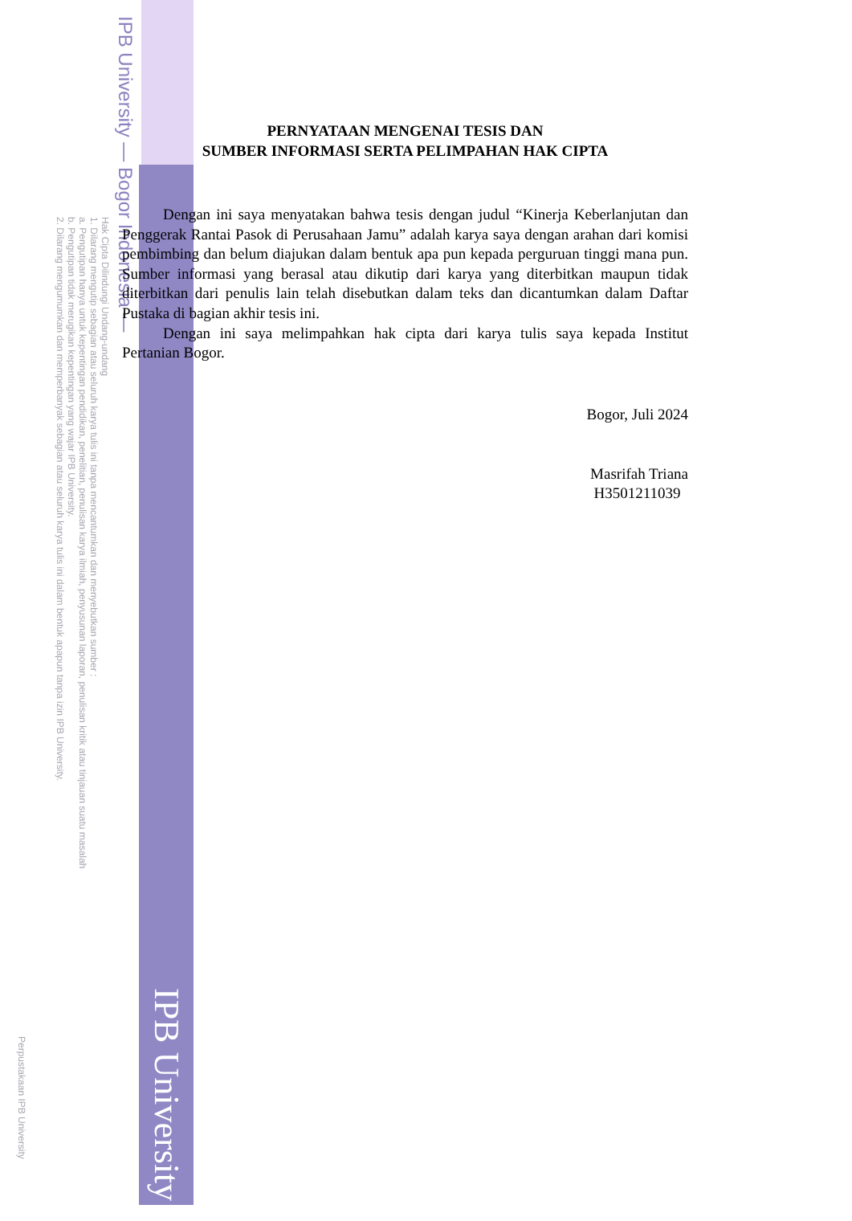IPB University — Bogor Indonesia —
Hak Cipta Dilindungi Undang-undang
1. Dilarang mengutip sebagian atau seluruh karya tulis ini tanpa mencantumkan dan menyebutkan sumber :
a. Pengutipan hanya untuk kepentingan pendidikan, penelitian, penulisan karya ilmiah, penyusunan laporan, penulisan kritik atau tinjauan suatu masalah
b. Pengutipan tidak merugikan kepentingan yang wajar IPB University.
2. Dilarang mengumumkan dan memperbanyak sebagian atau seluruh karya tulis ini dalam bentuk apapun tanpa izin IPB University.
PERNYATAAN MENGENAI TESIS DAN
SUMBER INFORMASI SERTA PELIMPAHAN HAK CIPTA
Dengan ini saya menyatakan bahwa tesis dengan judul “Kinerja Keberlanjutan dan Penggerak Rantai Pasok di Perusahaan Jamu” adalah karya saya dengan arahan dari komisi pembimbing dan belum diajukan dalam bentuk apa pun kepada perguruan tinggi mana pun. Sumber informasi yang berasal atau dikutip dari karya yang diterbitkan maupun tidak diterbitkan dari penulis lain telah disebutkan dalam teks dan dicantumkan dalam Daftar Pustaka di bagian akhir tesis ini.
Dengan ini saya melimpahkan hak cipta dari karya tulis saya kepada Institut Pertanian Bogor.
Bogor, Juli 2024
Masrifah Triana
H3501211039
IPB University
Perpustakaan IPB University